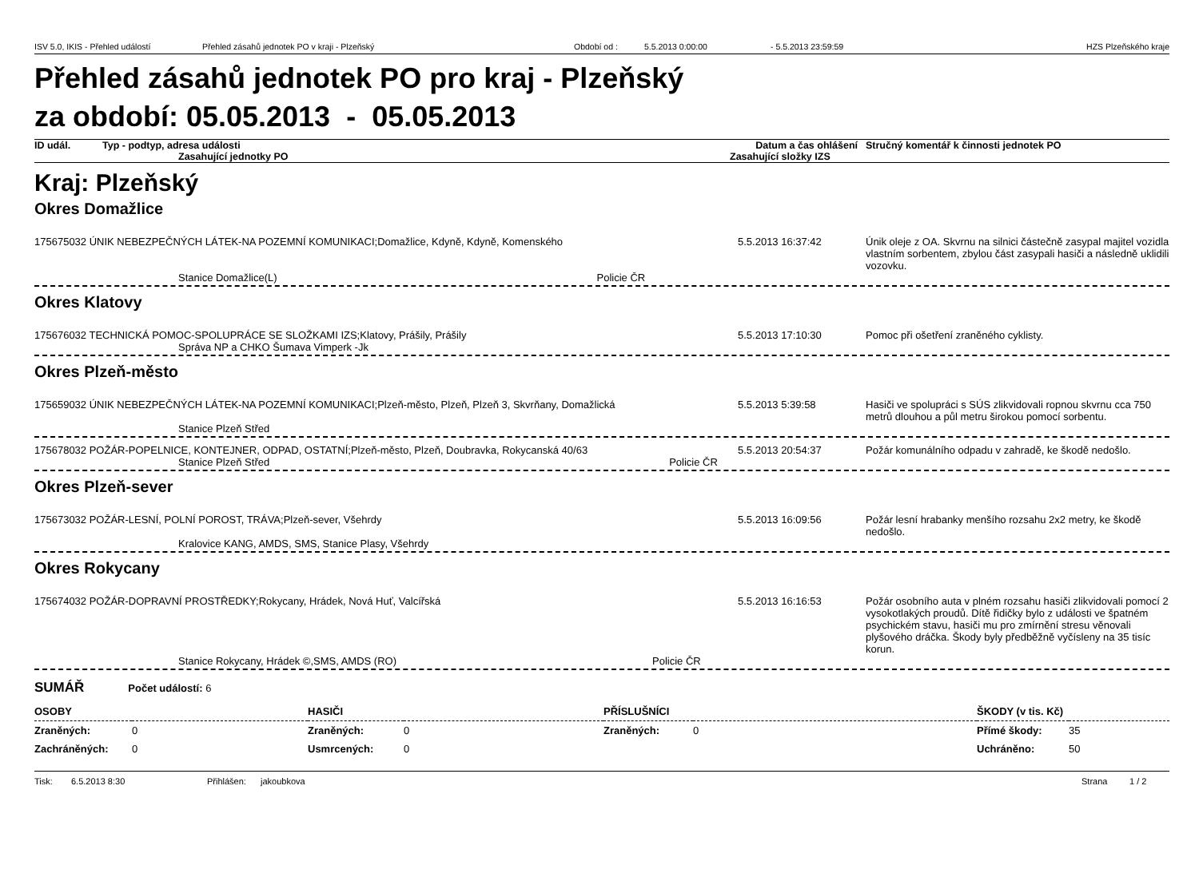ISV 5.0, IKIS - Přehled událostí Přehled zásahů jednotek PO v kraji - Plzeňský Období od : 5.5.2013 0:00:00 - 5.5.2013 23:59:59 HZS Plzeňského kraje
Přehled zásahů jednotek PO pro kraj - Plzeňský
za období: 05.05.2013 - 05.05.2013
| ID udál. | Typ - podtyp, adresa události | | Datum a čas ohlášení | Stručný komentář k činnosti jednotek PO |
| | Zasahující jednotky PO | Zasahující složky IZS | | |
Kraj: Plzeňský
Okres Domažlice
| 175675032 ÚNIK NEBEZPEČNÝCH LÁTEK-NA POZEMNÍ KOMUNIKACI;Domažlice, Kdyně, Kdyně, Komenského | 5.5.2013 16:37:42 | Únik oleje z OA. Skvrnu na silnici částečně zasypal majitel vozidla vlastním sorbentem, zbylou část zasypali hasiči a následně uklidili vozovku. |
| Stanice Domažlice(L) Policie ČR | | |
Okres Klatovy
| 175676032 TECHNICKÁ POMOC-SPOLUPRÁCE SE SLOŽKAMI IZS;Klatovy, Prášily, Prášily | 5.5.2013 17:10:30 | Pomoc při ošetření zraněného cyklisty. |
| Správa NP a CHKO Šumava Vimperk -Jk | | |
Okres Plzeň-město
| 175659032 ÚNIK NEBEZPEČNÝCH LÁTEK-NA POZEMNÍ KOMUNIKACI;Plzeň-město, Plzeň, Plzeň 3, Skvrňany, Domažlická | 5.5.2013 5:39:58 | Hasiči ve spolupráci s SÚS zlikvidovali ropnou skvrnu cca 750 metrů dlouhou a půl metru širokou pomocí sorbentu. |
| Stanice Plzeň Střed | | |
| 175678032 POŽÁR-POPELNICE, KONTEJNER, ODPAD, OSTATNÍ;Plzeň-město, Plzeň, Doubravka, Rokycanská 40/63 | 5.5.2013 20:54:37 | Požár komunálního odpadu v zahradě, ke škodě nedošlo. |
| Stanice Plzeň Střed Policie ČR | | |
Okres Plzeň-sever
| 175673032 POŽÁR-LESNÍ, POLNÍ POROST, TRÁVA;Plzeň-sever, Všehrdy | 5.5.2013 16:09:56 | Požár lesní hrabanky menšího rozsahu 2x2 metry, ke škodě nedošlo. |
| Kralovice KANG, AMDS, SMS, Stanice Plasy, Všehrdy | | |
Okres Rokycany
| 175674032 POŽÁR-DOPRAVNÍ PROSTŘEDKY;Rokycany, Hrádek, Nová Huť, Valcířská | 5.5.2013 16:16:53 | Požár osobního auta v plném rozsahu hasiči zlikvidovali pomocí 2 vysokotlakých proudů. Dítě řidičky bylo z události ve špatném psychickém stavu, hasiči mu pro zmírnění stresu věnovali plyšového dráčka. Škody byly předběžně vyčísleny na 35 tisíc korun. |
| Stanice Rokycany, Hrádek ©,SMS, AMDS (RO) Policie ČR | | |
SUMÁŘ Počet událostí: 6
| OSOBY | | HASIČI | | PŘÍSLUŠNÍCI | | ŠKODY (v tis. Kč) | |
| Zraněných: | 0 | Zraněných: | 0 | Zraněných: | 0 | Přímé škody: | 35 |
| Zachráněných: | 0 | Usmrcených: | 0 | | | Uchráněno: | 50 |
Tisk: 6.5.2013 8:30 Přihlášen: jakoubkova Strana 1 / 2